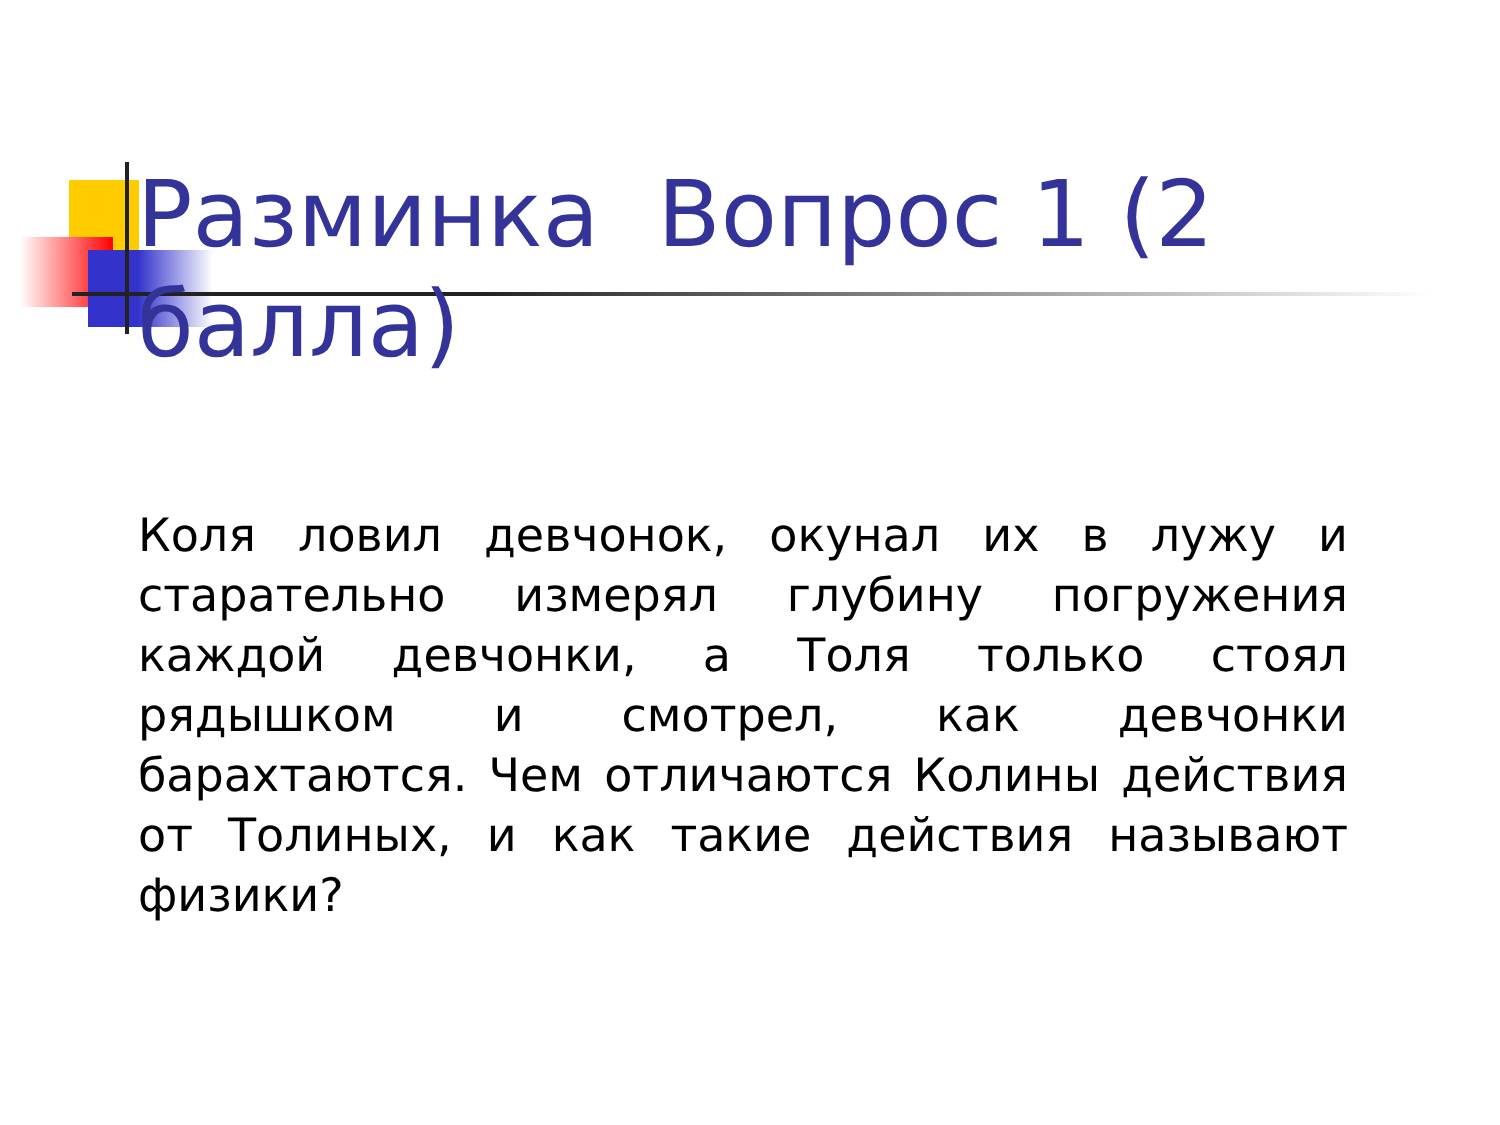Разминка Вопрос 1 (2 балла)
Коля ловил девчонок, окунал их в лужу и старательно измерял глубину погружения каждой девчонки, а Толя только стоял рядышком и смотрел, как девчонки барахтаются. Чем отличаются Колины действия от Толиных, и как такие действия называют физики?